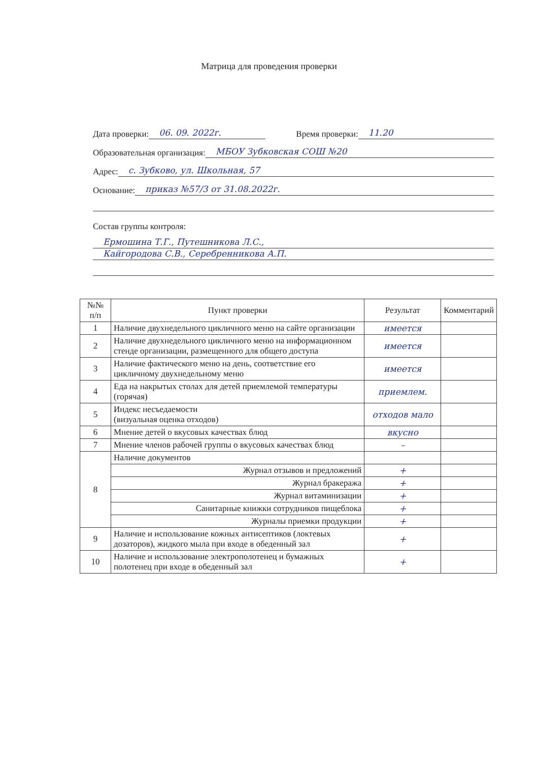Матрица для проведения проверки
Дата проверки: 06. 09. 2022г. Время проверки: 11.20
Образовательная организация: МБОУ Зубковская СОШ №20
Адрес: с. Зубково, ул. Школьная, 57
Основание: приказ №57/3 от 31.08.2022г.
Состав группы контроля:
Ермошина Т.Г., Путешникова Л.С.,
Кайгородова С.В., Серебренникова А.П.
| №№ п/п | Пункт проверки | Результат | Комментарий |
| --- | --- | --- | --- |
| 1 | Наличие двухнедельного цикличного меню на сайте организации | имеется | |
| 2 | Наличие двухнедельного цикличного меню на информационном стенде организации, размещенного для общего доступа | имеется | |
| 3 | Наличие фактического меню на день, соответствие его цикличному двухнедельному меню | имеется | |
| 4 | Еда на накрытых столах для детей приемлемой температуры (горячая) | приемлем. | |
| 5 | Индекс несъедаемости (визуальная оценка отходов) | отходов мало | |
| 6 | Мнение детей о вкусовых качествах блюд | вкусно | |
| 7 | Мнение членов рабочей группы о вкусовых качествах блюд | – | |
| 8 | Наличие документов | | |
| | Журнал отзывов и предложений | + | |
| | Журнал бракеража | + | |
| | Журнал витаминизации | + | |
| | Санитарные книжки сотрудников пищеблока | + | |
| | Журналы приемки продукции | + | |
| 9 | Наличие и использование кожных антисептиков (локтевых дозаторов), жидкого мыла при входе в обеденный зал | + | |
| 10 | Наличие и использование электрополотенец и бумажных полотенец при входе в обеденный зал | + | |